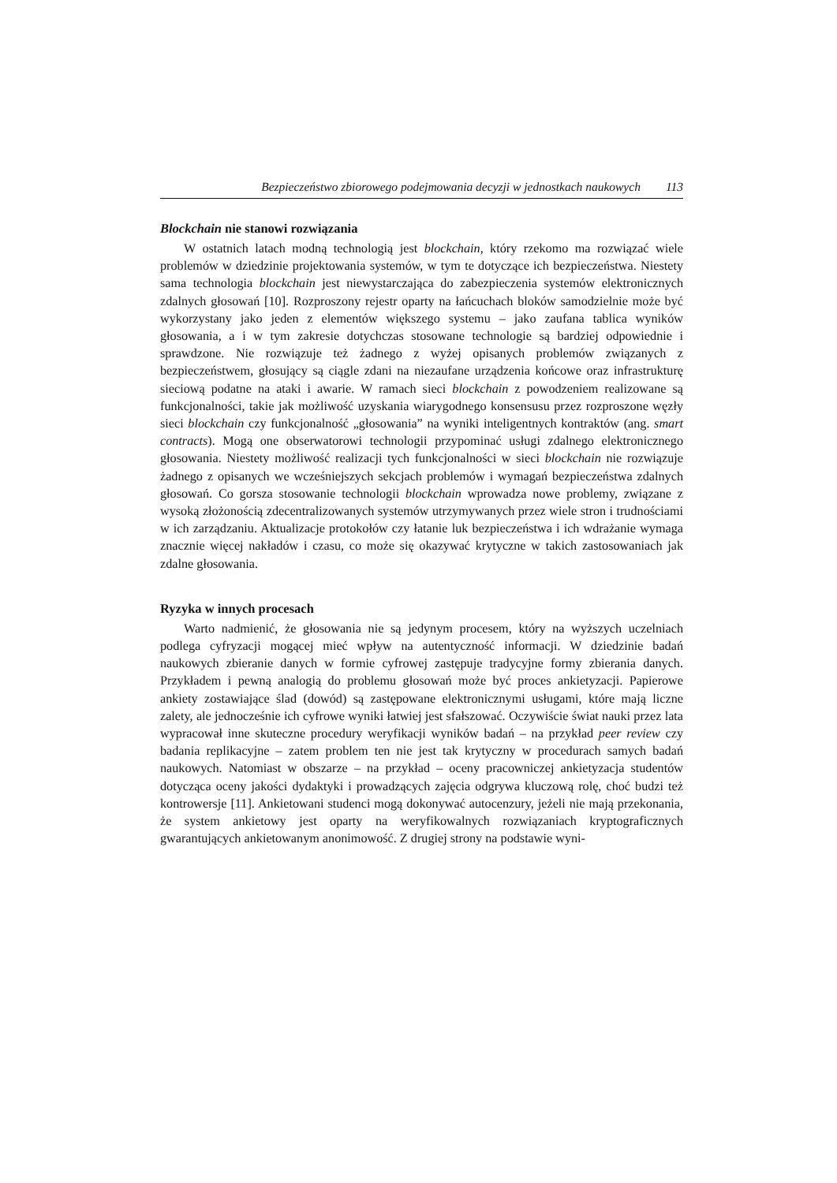Bezpieczeństwo zbiorowego podejmowania decyzji w jednostkach naukowych 113
Blockchain nie stanowi rozwiązania
W ostatnich latach modną technologią jest blockchain, który rzekomo ma rozwiązać wiele problemów w dziedzinie projektowania systemów, w tym te dotyczące ich bezpieczeństwa. Niestety sama technologia blockchain jest niewystarczająca do zabezpieczenia systemów elektronicznych zdalnych głosowań [10]. Rozproszony rejestr oparty na łańcuchach bloków samodzielnie może być wykorzystany jako jeden z elementów większego systemu – jako zaufana tablica wyników głosowania, a i w tym zakresie dotychczas stosowane technologie są bardziej odpowiednie i sprawdzone. Nie rozwiązuje też żadnego z wyżej opisanych problemów związanych z bezpieczeństwem, głosujący są ciągle zdani na niezaufane urządzenia końcowe oraz infrastrukturę sieciową podatne na ataki i awarie. W ramach sieci blockchain z powodzeniem realizowane są funkcjonalności, takie jak możliwość uzyskania wiarygodnego konsensusu przez rozproszone węzły sieci blockchain czy funkcjonalność „głosowania” na wyniki inteligentnych kontraktów (ang. smart contracts). Mogą one obserwatorowi technologii przypominać usługi zdalnego elektronicznego głosowania. Niestety możliwość realizacji tych funkcjonalności w sieci blockchain nie rozwiązuje żadnego z opisanych we wcześniejszych sekcjach problemów i wymagań bezpieczeństwa zdalnych głosowań. Co gorsza stosowanie technologii blockchain wprowadza nowe problemy, związane z wysoką złożonością zdecentralizowanych systemów utrzymywanych przez wiele stron i trudnościami w ich zarządzaniu. Aktualizacje protokołów czy łatanie luk bezpieczeństwa i ich wdrażanie wymaga znacznie więcej nakładów i czasu, co może się okazywać krytyczne w takich zastosowaniach jak zdalne głosowania.
Ryzyka w innych procesach
Warto nadmienić, że głosowania nie są jedynym procesem, który na wyższych uczelniach podlega cyfryzacji mogącej mieć wpływ na autentyczność informacji. W dziedzinie badań naukowych zbieranie danych w formie cyfrowej zastępuje tradycyjne formy zbierania danych. Przykładem i pewną analogią do problemu głosowań może być proces ankietyzacji. Papierowe ankiety zostawiające ślad (dowód) są zastępowane elektronicznymi usługami, które mają liczne zalety, ale jednocześnie ich cyfrowe wyniki łatwiej jest sfałszować. Oczywiście świat nauki przez lata wypracował inne skuteczne procedury weryfikacji wyników badań – na przykład peer review czy badania replikacyjne – zatem problem ten nie jest tak krytyczny w procedurach samych badań naukowych. Natomiast w obszarze – na przykład – oceny pracowniczej ankietyzacja studentów dotycząca oceny jakości dydaktyki i prowadzących zajęcia odgrywa kluczową rolę, choć budzi też kontrowersje [11]. Ankietowani studenci mogą dokonywać autocenzury, jeżeli nie mają przekonania, że system ankietowy jest oparty na weryfikowalnych rozwiązaniach kryptograficznych gwarantujących ankietowanym anonimowość. Z drugiej strony na podstawie wyni-